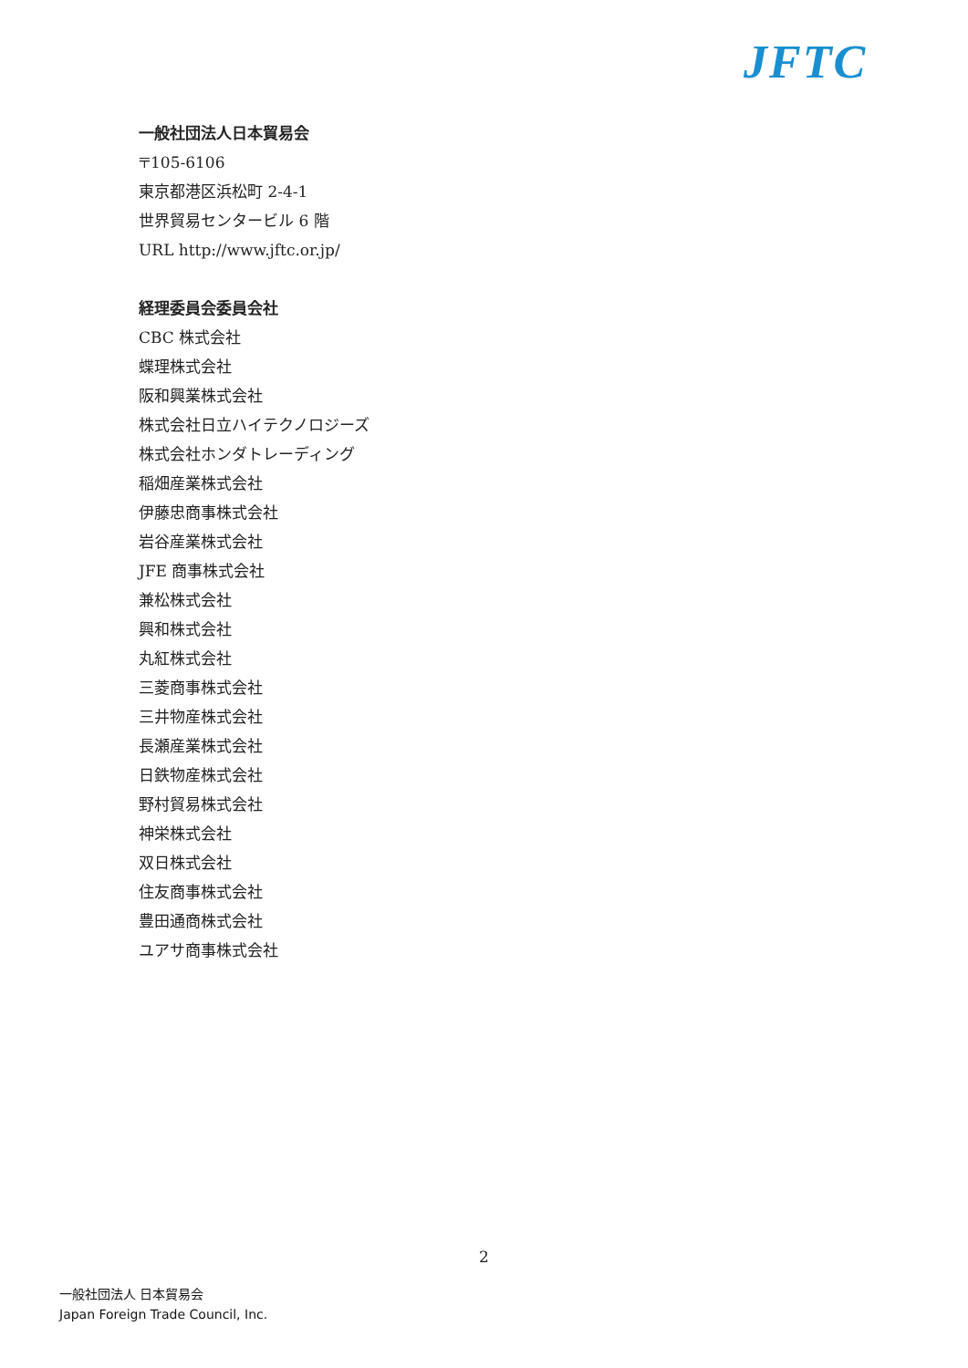JFTC
一般社団法人日本貿易会
〒105-6106
東京都港区浜松町 2-4-1
世界貿易センタービル 6 階
URL http://www.jftc.or.jp/
経理委員会委員会社
CBC 株式会社
蝶理株式会社
阪和興業株式会社
株式会社日立ハイテクノロジーズ
株式会社ホンダトレーディング
稲畑産業株式会社
伊藤忠商事株式会社
岩谷産業株式会社
JFE 商事株式会社
兼松株式会社
興和株式会社
丸紅株式会社
三菱商事株式会社
三井物産株式会社
長瀬産業株式会社
日鉄物産株式会社
野村貿易株式会社
神栄株式会社
双日株式会社
住友商事株式会社
豊田通商株式会社
ユアサ商事株式会社
2
一般社団法人 日本貿易会
Japan Foreign Trade Council, Inc.